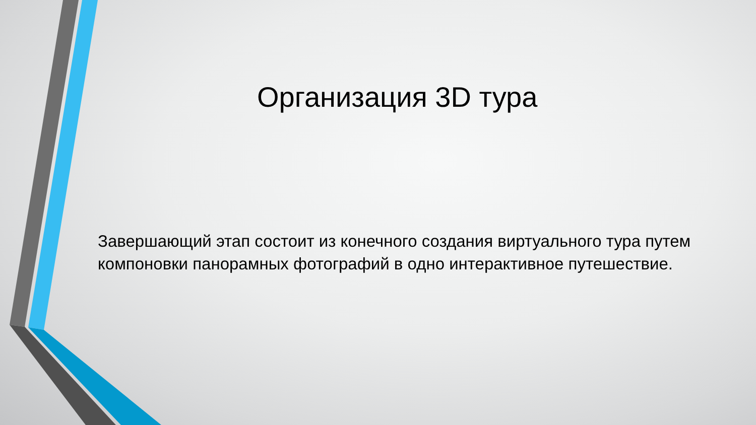Организация 3D тура
Завершающий этап состоит из конечного создания виртуального тура путем компоновки панорамных фотографий в одно интерактивное путешествие.